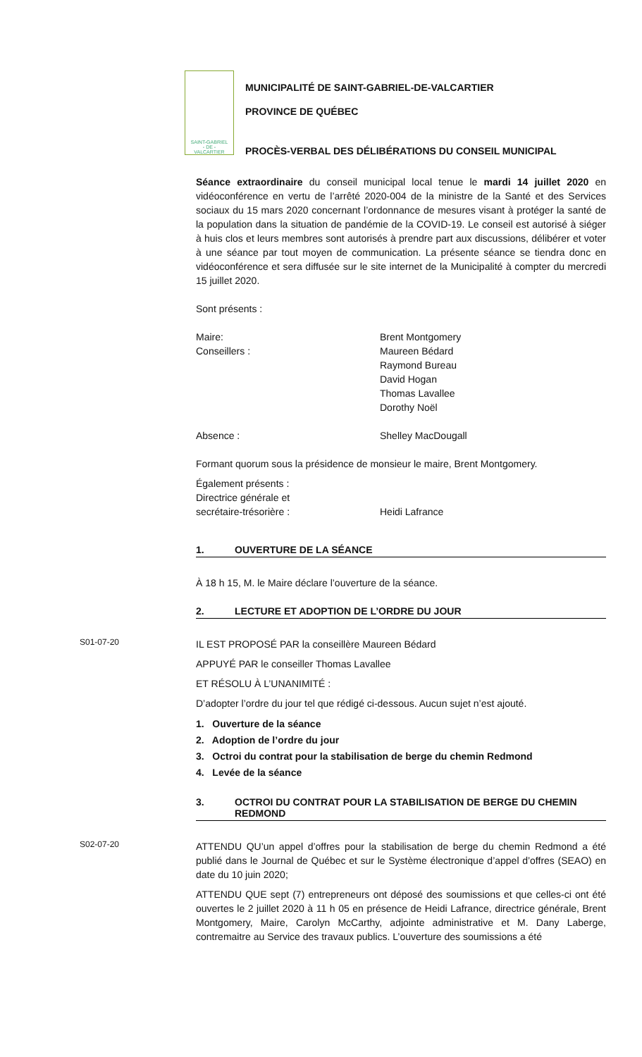SAINT-GABRIEL
- DE -
VALCARTIER
MUNICIPALITÉ DE SAINT-GABRIEL-DE-VALCARTIER
PROVINCE DE QUÉBEC
PROCÈS-VERBAL DES DÉLIBÉRATIONS DU CONSEIL MUNICIPAL
Séance extraordinaire du conseil municipal local tenue le mardi 14 juillet 2020 en vidéoconférence en vertu de l’arrêté 2020-004 de la ministre de la Santé et des Services sociaux du 15 mars 2020 concernant l’ordonnance de mesures visant à protéger la santé de la population dans la situation de pandémie de la COVID-19. Le conseil est autorisé à siéger à huis clos et leurs membres sont autorisés à prendre part aux discussions, délibérer et voter à une séance par tout moyen de communication. La présente séance se tiendra donc en vidéoconférence et sera diffusée sur le site internet de la Municipalité à compter du mercredi 15 juillet 2020.
Sont présents :
Maire: Brent Montgomery
Conseillers : Maureen Bédard
Raymond Bureau
David Hogan
Thomas Lavallee
Dorothy Noël
Absence : Shelley MacDougall
Formant quorum sous la présidence de monsieur le maire, Brent Montgomery.
Également présents :
Directrice générale et
secrétaire-trésorière :
Heidi Lafrance
1. OUVERTURE DE LA SÉANCE
À 18 h 15, M. le Maire déclare l’ouverture de la séance.
2. LECTURE ET ADOPTION DE L’ORDRE DU JOUR
S01-07-20
IL EST PROPOSÉ PAR la conseillère Maureen Bédard
APPUYÉ PAR le conseiller Thomas Lavallee
ET RÉSOLU À L’UNANIMITÉ :
D’adopter l’ordre du jour tel que rédigé ci-dessous. Aucun sujet n’est ajouté.
1. Ouverture de la séance
2. Adoption de l’ordre du jour
3. Octroi du contrat pour la stabilisation de berge du chemin Redmond
4. Levée de la séance
3. OCTROI DU CONTRAT POUR LA STABILISATION DE BERGE DU CHEMIN REDMOND
S02-07-20
ATTENDU QU’un appel d’offres pour la stabilisation de berge du chemin Redmond a été publié dans le Journal de Québec et sur le Système électronique d’appel d’offres (SEAO) en date du 10 juin 2020;
ATTENDU QUE sept (7) entrepreneurs ont déposé des soumissions et que celles-ci ont été ouvertes le 2 juillet 2020 à 11 h 05 en présence de Heidi Lafrance, directrice générale, Brent Montgomery, Maire, Carolyn McCarthy, adjointe administrative et M. Dany Laberge, contremaitre au Service des travaux publics. L’ouverture des soumissions a été